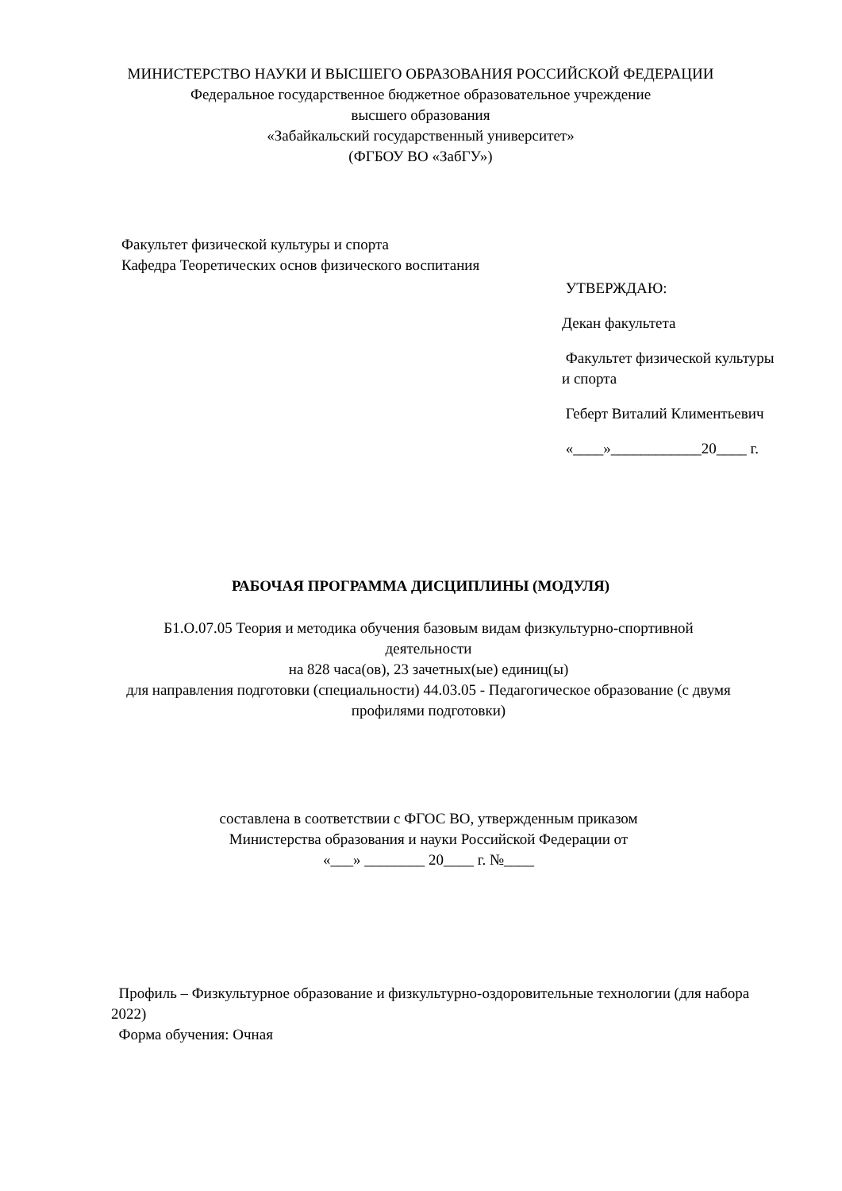МИНИСТЕРСТВО НАУКИ И ВЫСШЕГО ОБРАЗОВАНИЯ РОССИЙСКОЙ ФЕДЕРАЦИИ
Федеральное государственное бюджетное образовательное учреждение
высшего образования
«Забайкальский государственный университет»
(ФГБОУ ВО «ЗабГУ»)
Факультет физической культуры и спорта
Кафедра Теоретических основ физического воспитания
УТВЕРЖДАЮ:
Декан факультета
Факультет физической культуры и спорта
Геберт Виталий Климентьевич
«____»____________20____ г.
РАБОЧАЯ ПРОГРАММА ДИСЦИПЛИНЫ (МОДУЛЯ)
Б1.О.07.05 Теория и методика обучения базовым видам физкультурно-спортивной деятельности
на 828 часа(ов), 23 зачетных(ые) единиц(ы)
для направления подготовки (специальности) 44.03.05 - Педагогическое образование (с двумя профилями подготовки)
составлена в соответствии с ФГОС ВО, утвержденным приказом
Министерства образования и науки Российской Федерации от
«___» ________ 20____ г. №____
Профиль – Физкультурное образование и физкультурно-оздоровительные технологии (для набора 2022)
Форма обучения: Очная